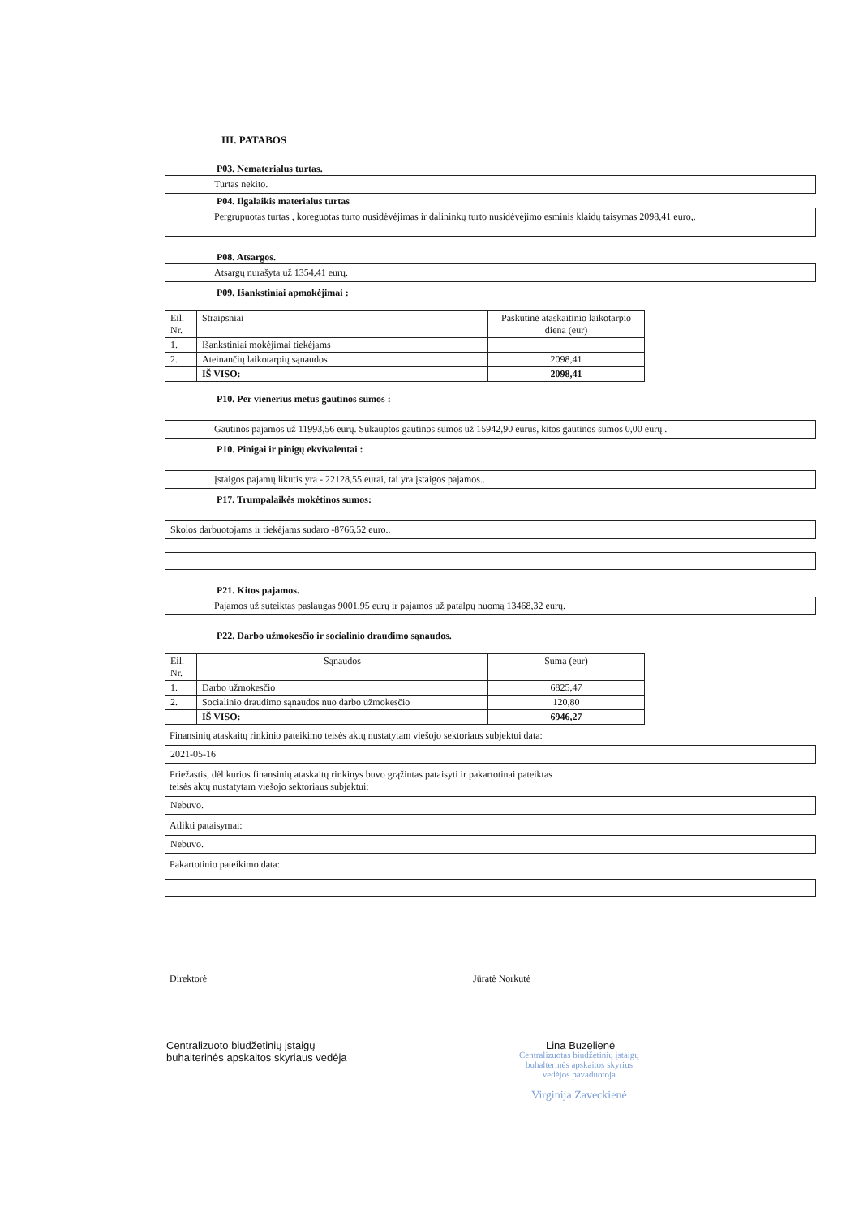III. PATABOS
P03. Nematerialus turtas.
Turtas nekito.
P04. Ilgalaikis materialus turtas
Pergrupuotas turtas , koreguotas turto nusidėvėjimas ir dalininkų turto nusidėvėjimo esminis klaidų taisymas 2098,41 euro,.
P08. Atsargos.
Atsargų nurašyta už 1354,41 eurų.
P09. Išankstiniai apmokėjimai :
| Eil. Nr. | Straipsniai | Paskutinė ataskaitinio laikotarpio diena (eur) |
| 1. | Išankstiniai mokėjimai tiekėjams | |
| 2. | Ateinančių laikotarpių sąnaudos | 2098,41 |
| | IŠ VISO: | 2098,41 |
P10. Per vienerius metus gautinos sumos :
Gautinos pajamos už 11993,56 eurų. Sukauptos gautinos sumos už 15942,90 eurus, kitos gautinos sumos 0,00 eurų .
P10. Pinigai ir pinigų ekvivalentai :
Įstaigos pajamų likutis yra - 22128,55 eurai, tai yra įstaigos pajamos..
P17. Trumpalaikės mokėtinos sumos:
Skolos darbuotojams ir tiekėjams sudaro -8766,52 euro..
P21. Kitos pajamos.
Pajamos už suteiktas paslaugas 9001,95 eurų ir pajamos už patalpų nuomą 13468,32 eurų.
P22. Darbo užmokesčio ir socialinio draudimo sąnaudos.
| Eil. Nr. | Sąnaudos | Suma (eur) |
| 1. | Darbo užmokesčio | 6825,47 |
| 2. | Socialinio draudimo sąnaudos nuo darbo užmokesčio | 120,80 |
| | IŠ VISO: | 6946,27 |
Finansinių ataskaitų rinkinio pateikimo teisės aktų nustatytam viešojo sektoriaus subjektui data:
2021-05-16
Priežastis, dėl kurios finansinių ataskaitų rinkinys buvo grąžintas pataisyti ir pakartotinai pateiktas
teisės aktų nustatytam viešojo sektoriaus subjektui:
Nebuvo.
Atlikti pataisymai:
Nebuvo.
Pakartotinio pateikimo data:
Direktorė Jūratė Norkutė
Centralizuoto biudžetinių įstaigų
buhalterinės apskaitos skyriaus vedėja
Lina Buzelienė
Centralizuotas biudžetinių įstaigų
buhalterinės apskaitos skyrius
vedėjos pavaduotoja
Virginija Zaveckienė